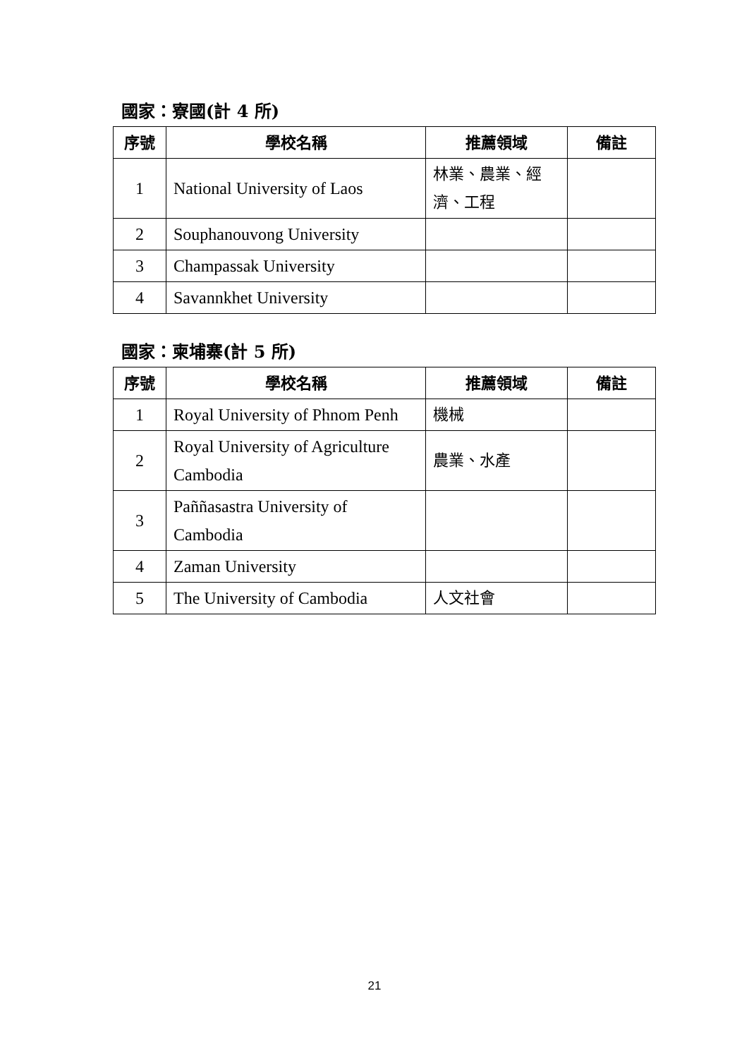國家：寮國(計 4 所)
| 序號 | 學校名稱 | 推薦領域 | 備註 |
| --- | --- | --- | --- |
| 1 | National University of Laos | 林業、農業、經濟、工程 | |
| 2 | Souphanouvong University | | |
| 3 | Champassak University | | |
| 4 | Savannkhet University | | |
國家：柬埔寨(計 5 所)
| 序號 | 學校名稱 | 推薦領域 | 備註 |
| --- | --- | --- | --- |
| 1 | Royal University of Phnom Penh | 機械 | |
| 2 | Royal University of Agriculture Cambodia | 農業、水產 | |
| 3 | Paññasastra University of Cambodia | | |
| 4 | Zaman University | | |
| 5 | The University of Cambodia | 人文社會 | |
21